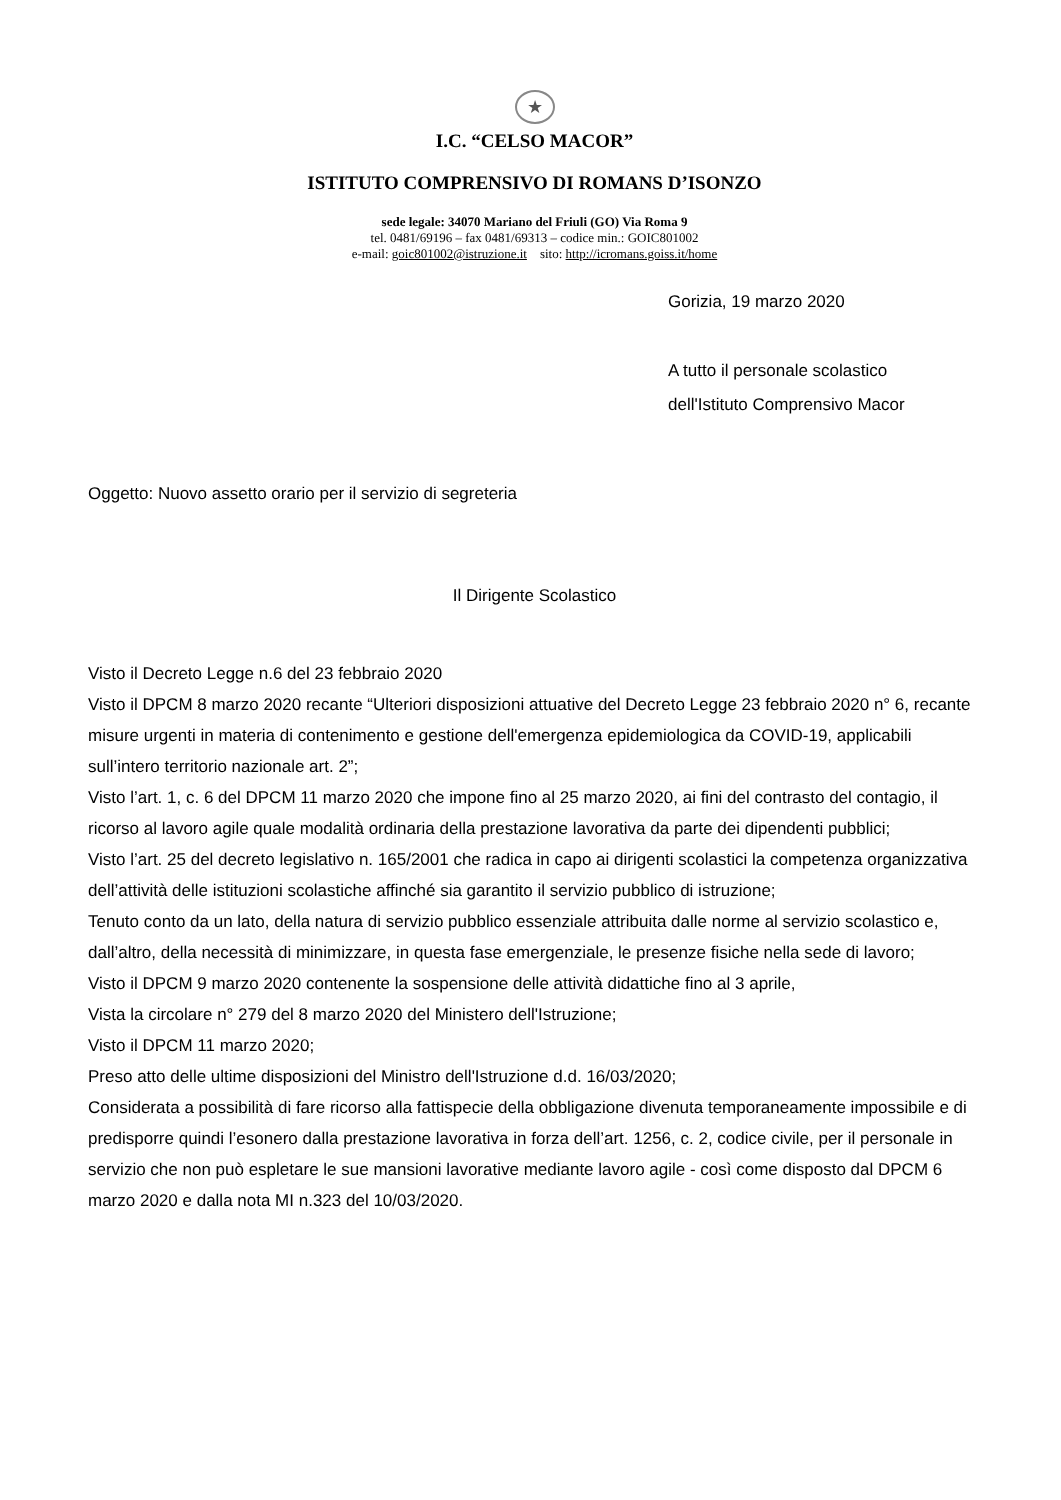★
I.C. “CELSO MACOR”
ISTITUTO COMPRENSIVO DI ROMANS D’ISONZO
sede legale: 34070 Mariano del Friuli (GO) Via Roma 9
tel. 0481/69196 – fax 0481/69313 – codice min.: GOIC801002
e-mail: goic801002@istruzione.it sito: http://icromans.goiss.it/home
Gorizia, 19 marzo 2020
A tutto il personale scolastico
dell'Istituto Comprensivo Macor
Oggetto: Nuovo assetto orario per il servizio di segreteria
Il Dirigente Scolastico
Visto il Decreto Legge n.6 del 23 febbraio 2020
Visto il DPCM 8 marzo 2020 recante “Ulteriori disposizioni attuative del Decreto Legge 23 febbraio 2020 n° 6, recante misure urgenti in materia di contenimento e gestione dell'emergenza epidemiologica da COVID-19, applicabili sull’intero territorio nazionale art. 2”;
Visto l’art. 1, c. 6 del DPCM 11 marzo 2020 che impone fino al 25 marzo 2020, ai fini del contrasto del contagio, il ricorso al lavoro agile quale modalità ordinaria della prestazione lavorativa da parte dei dipendenti pubblici;
Visto l’art. 25 del decreto legislativo n. 165/2001 che radica in capo ai dirigenti scolastici la competenza organizzativa dell’attività delle istituzioni scolastiche affinché sia garantito il servizio pubblico di istruzione;
Tenuto conto da un lato, della natura di servizio pubblico essenziale attribuita dalle norme al servizio scolastico e, dall’altro, della necessità di minimizzare, in questa fase emergenziale, le presenze fisiche nella sede di lavoro;
Visto il DPCM 9 marzo 2020 contenente la sospensione delle attività didattiche fino al 3 aprile,
Vista la circolare n° 279 del 8 marzo 2020 del Ministero dell'Istruzione;
Visto il DPCM 11 marzo 2020;
Preso atto delle ultime disposizioni del Ministro dell'Istruzione d.d. 16/03/2020;
Considerata a possibilità di fare ricorso alla fattispecie della obbligazione divenuta temporaneamente impossibile e di predisporre quindi l’esonero dalla prestazione lavorativa in forza dell’art. 1256, c. 2, codice civile, per il personale in servizio che non può espletare le sue mansioni lavorative mediante lavoro agile - così come disposto dal DPCM 6 marzo 2020 e dalla nota MI n.323 del 10/03/2020.